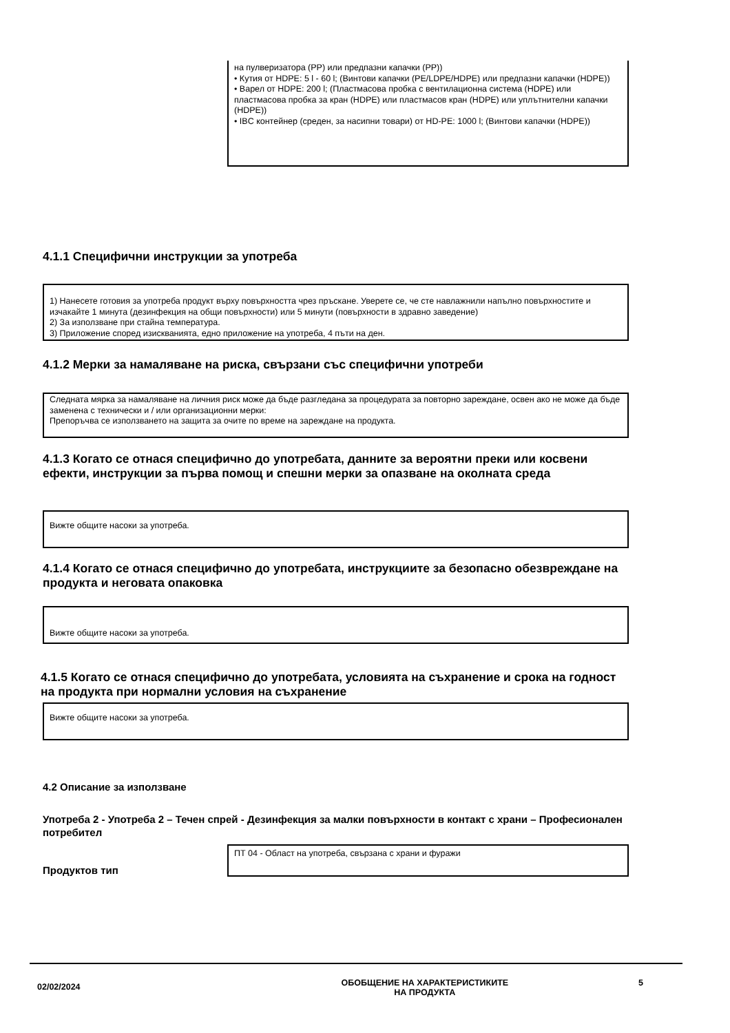на пулверизатора (PP) или предпазни капачки (PP))
• Кутия от HDPE: 5 l - 60 l; (Винтови капачки (PE/LDPE/HDPE) или предпазни капачки (HDPE))
• Варел от HDPE: 200 l; (Пластмасова пробка с вентилационна система (HDPE) или пластмасова пробка за кран (HDPE) или пластмасов кран (HDPE) или уплътнителни капачки (HDPE))
• IBC контейнер (среден, за насипни товари) от HD-PE: 1000 l; (Винтови капачки (HDPE))
4.1.1 Специфични инструкции за употреба
1) Нанесете готовия за употреба продукт върху повърхността чрез пръскане. Уверете се, че сте навлажнили напълно повърхностите и изчакайте 1 минута (дезинфекция на общи повърхности) или 5 минути (повърхности в здравно заведение)
2) За използване при стайна температура.
3) Приложение според изискванията, едно приложение на употреба, 4 пъти на ден.
4.1.2 Мерки за намаляване на риска, свързани със специфични употреби
Следната мярка за намаляване на личния риск може да бъде разгледана за процедурата за повторно зареждане, освен ако не може да бъде заменена с технически и / или организационни мерки:
Препоръчва се използването на защита за очите по време на зареждане на продукта.
4.1.3 Когато се отнася специфично до употребата, данните за вероятни преки или косвени ефекти, инструкции за първа помощ и спешни мерки за опазване на околната среда
Вижте общите насоки за употреба.
4.1.4 Когато се отнася специфично до употребата, инструкциите за безопасно обезвреждане на продукта и неговата опаковка
Вижте общите насоки за употреба.
4.1.5 Когато се отнася специфично до употребата, условията на съхранение и срока на годност на продукта при нормални условия на съхранение
Вижте общите насоки за употреба.
4.2 Описание за използване
Употреба 2 - Употреба 2 – Течен спрей - Дезинфекция за малки повърхности в контакт с храни – Професионален потребител
Продуктов тип
ПТ 04 - Област на употреба, свързана с храни и фуражи
02/02/2024
ОБОБЩЕНИЕ НА ХАРАКТЕРИСТИКИТЕ
НА ПРОДУКТА
5